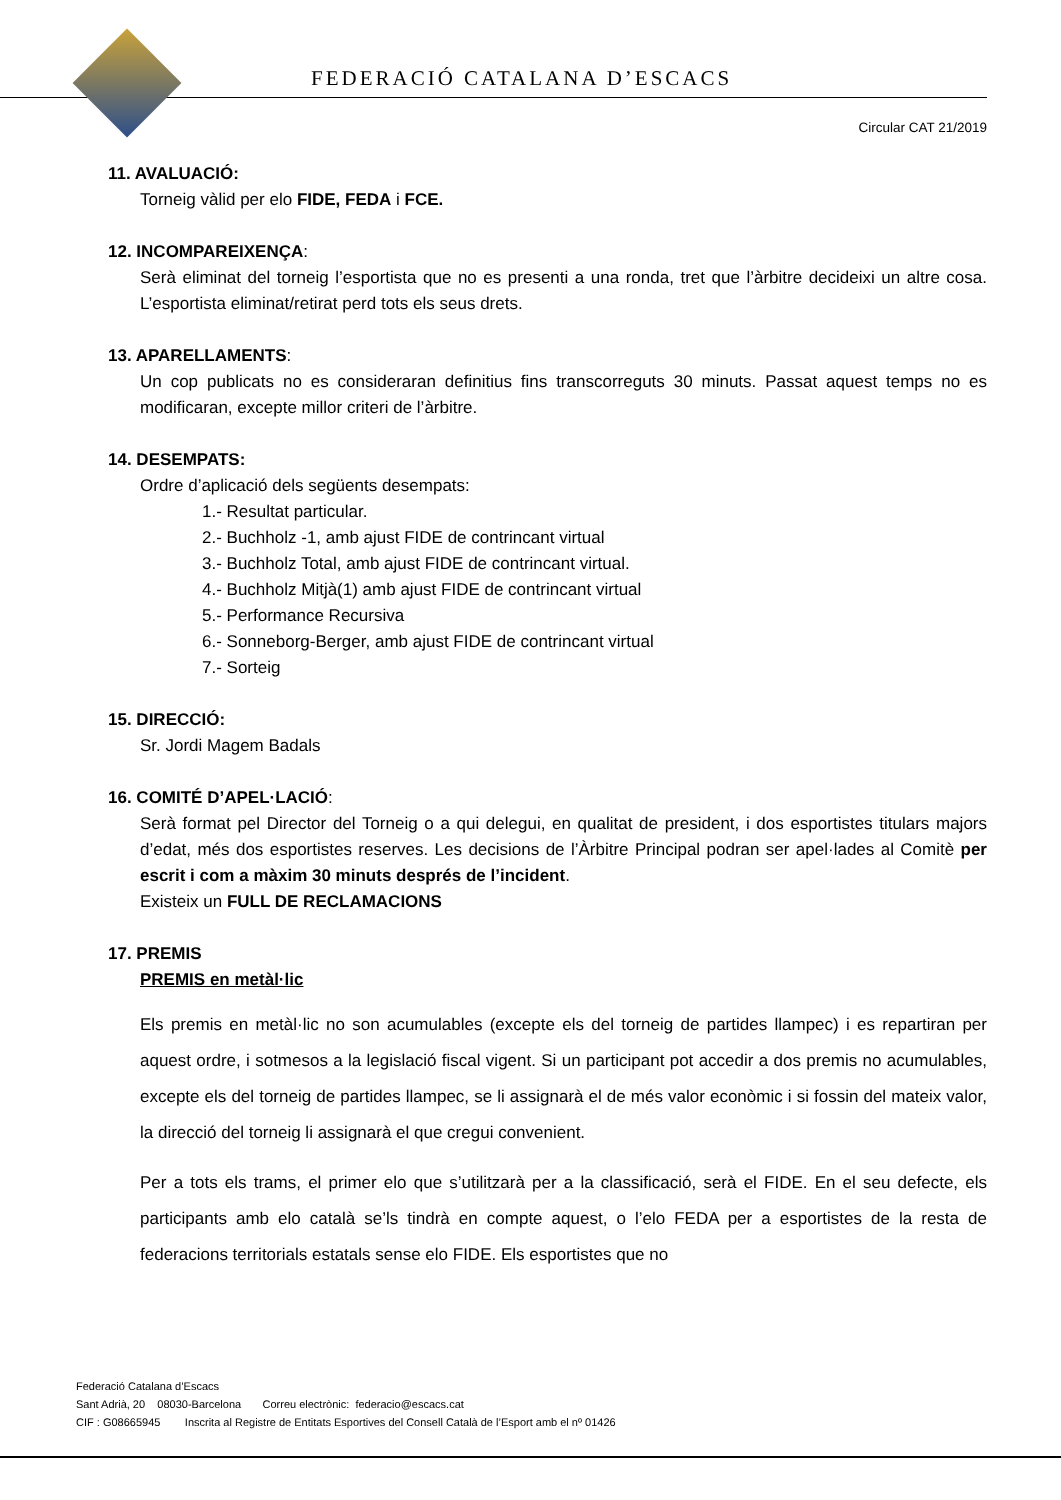FEDERACIÓ CATALANA D’ESCACS
Circular CAT 21/2019
11. AVALUACIÓ:
Torneig vàlid per elo FIDE, FEDA i FCE.
12. INCOMPAREIXENÇA:
Serà eliminat del torneig l’esportista que no es presenti a una ronda, tret que l’àrbitre decideixi un altre cosa. L’esportista eliminat/retirat perd tots els seus drets.
13. APARELLAMENTS:
Un cop publicats no es consideraran definitius fins transcorreguts 30 minuts. Passat aquest temps no es modificaran, excepte millor criteri de l’àrbitre.
14. DESEMPATS:
Ordre d’aplicació dels següents desempats:
1.- Resultat particular.
2.- Buchholz -1, amb ajust FIDE de contrincant virtual
3.- Buchholz Total, amb ajust FIDE de contrincant virtual.
4.- Buchholz Mitjà(1) amb ajust FIDE de contrincant virtual
5.- Performance Recursiva
6.- Sonneborg-Berger, amb ajust FIDE de contrincant virtual
7.- Sorteig
15. DIRECCIÓ:
Sr. Jordi Magem Badals
16. COMITÉ D’APEL·LACIÓ:
Serà format pel Director del Torneig o a qui delegui, en qualitat de president, i dos esportistes titulars majors d’edat, més dos esportistes reserves. Les decisions de l’Àrbitre Principal podran ser apel·lades al Comitè per escrit i com a màxim 30 minuts després de l’incident.
Existeix un FULL DE RECLAMACIONS
17. PREMIS
PREMIS en metàl·lic
Els premis en metàl·lic no son acumulables (excepte els del torneig de partides llampec) i es repartiran per aquest ordre, i sotmesos a la legislació fiscal vigent. Si un participant pot accedir a dos premis no acumulables, excepte els del torneig de partides llampec, se li assignarà el de més valor econòmic i si fossin del mateix valor, la direcció del torneig li assignarà el que cregui convenient.
Per a tots els trams, el primer elo que s’utilitzarà per a la classificació, serà el FIDE. En el seu defecte, els participants amb elo català se’ls tindrà en compte aquest, o l’elo FEDA per a esportistes de la resta de federacions territorials estatals sense elo FIDE. Els esportistes que no
Federació Catalana d’Escacs
Sant Adrià, 20 08030-Barcelona Correu electrònic: federacio@escacs.cat
CIF : G08665945 Inscrita al Registre de Entitats Esportives del Consell Català de l’Esport amb el nº 01426